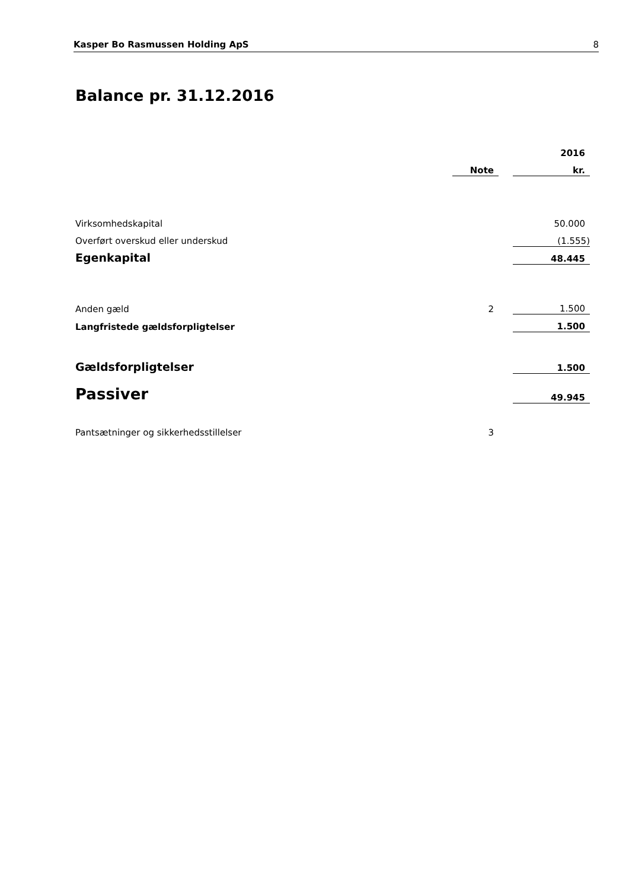Kasper Bo Rasmussen Holding ApS 8
Balance pr. 31.12.2016
| | | | 2016 |
| --- | --- | --- | --- |
| | Note | | kr. |
| Virksomhedskapital | | | 50.000 |
| Overført overskud eller underskud | | | (1.555) |
| Egenkapital | | | 48.445 |
| Anden gæld | 2 | | 1.500 |
| Langfristede gældsforpligtelser | | | 1.500 |
| Gældsforpligtelser | | | 1.500 |
| Passiver | | | 49.945 |
| Pantsætninger og sikkerhedsstillelser | 3 | | |